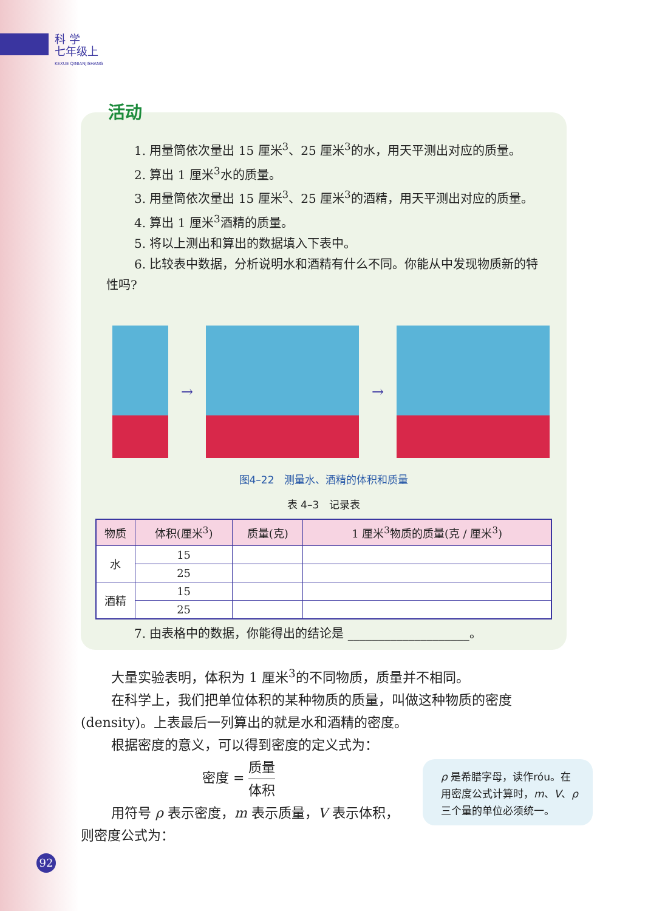科 学
七年级上
KEXUE QINIANJISHANG
活动
1. 用量筒依次量出 15 厘米<sup>3</sup>、25 厘米<sup>3</sup>的水，用天平测出对应的质量。
2. 算出 1 厘米<sup>3</sup>水的质量。
3. 用量筒依次量出 15 厘米<sup>3</sup>、25 厘米<sup>3</sup>的酒精，用天平测出对应的质量。
4. 算出 1 厘米<sup>3</sup>酒精的质量。
5. 将以上测出和算出的数据填入下表中。
6. 比较表中数据，分析说明水和酒精有什么不同。你能从中发现物质新的特性吗?
→ →
图4–22　测量水、酒精的体积和质量
表 4–3　记录表
| 物质 | 体积(厘米<sup>3</sup>) | 质量(克) | 1 厘米<sup>3</sup>物质的质量(克 / 厘米<sup>3</sup>) |
| --- | --- | --- | --- |
| 水 | 15 | | |
| | 25 | | |
| 酒精 | 15 | | |
| | 25 | | |
7. 由表格中的数据，你能得出的结论是 ____________________。
大量实验表明，体积为 1 厘米<sup>3</sup>的不同物质，质量并不相同。
在科学上，我们把单位体积的某种物质的质量，叫做这种物质的密度(density)。上表最后一列算出的就是水和酒精的密度。
根据密度的意义，可以得到密度的定义式为：
密度 = 质量 体积
用符号 ρ 表示密度，m 表示质量，V 表示体积，则密度公式为：
ρ 是希腊字母，读作róu。在用密度公式计算时，m、V、ρ 三个量的单位必须统一。
92